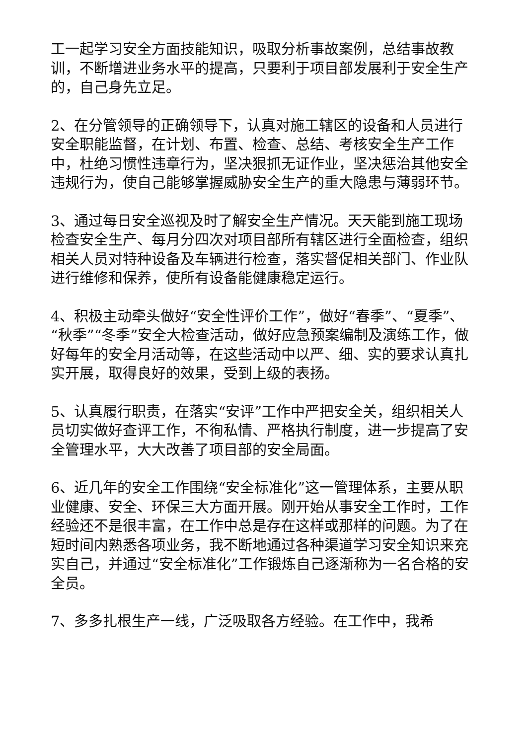工一起学习安全方面技能知识，吸取分析事故案例，总结事故教训，不断增进业务水平的提高，只要利于项目部发展利于安全生产的，自己身先立足。
2、在分管领导的正确领导下，认真对施工辖区的设备和人员进行安全职能监督，在计划、布置、检查、总结、考核安全生产工作中，杜绝习惯性违章行为，坚决狠抓无证作业，坚决惩治其他安全违规行为，使自己能够掌握威胁安全生产的重大隐患与薄弱环节。
3、通过每日安全巡视及时了解安全生产情况。天天能到施工现场检查安全生产、每月分四次对项目部所有辖区进行全面检查，组织相关人员对特种设备及车辆进行检查，落实督促相关部门、作业队进行维修和保养，使所有设备能健康稳定运行。
4、积极主动牵头做好“安全性评价工作”，做好“春季”、“夏季”、“秋季”“冬季”安全大检查活动，做好应急预案编制及演练工作，做好每年的安全月活动等，在这些活动中以严、细、实的要求认真扎实开展，取得良好的效果，受到上级的表扬。
5、认真履行职责，在落实“安评”工作中严把安全关，组织相关人员切实做好查评工作，不徇私情、严格执行制度，进一步提高了安全管理水平，大大改善了项目部的安全局面。
6、近几年的安全工作围绕“安全标准化”这一管理体系，主要从职业健康、安全、环保三大方面开展。刚开始从事安全工作时，工作经验还不是很丰富，在工作中总是存在这样或那样的问题。为了在短时间内熟悉各项业务，我不断地通过各种渠道学习安全知识来充实自己，并通过“安全标准化”工作锻炼自己逐渐称为一名合格的安全员。
7、多多扎根生产一线，广泛吸取各方经验。在工作中，我希